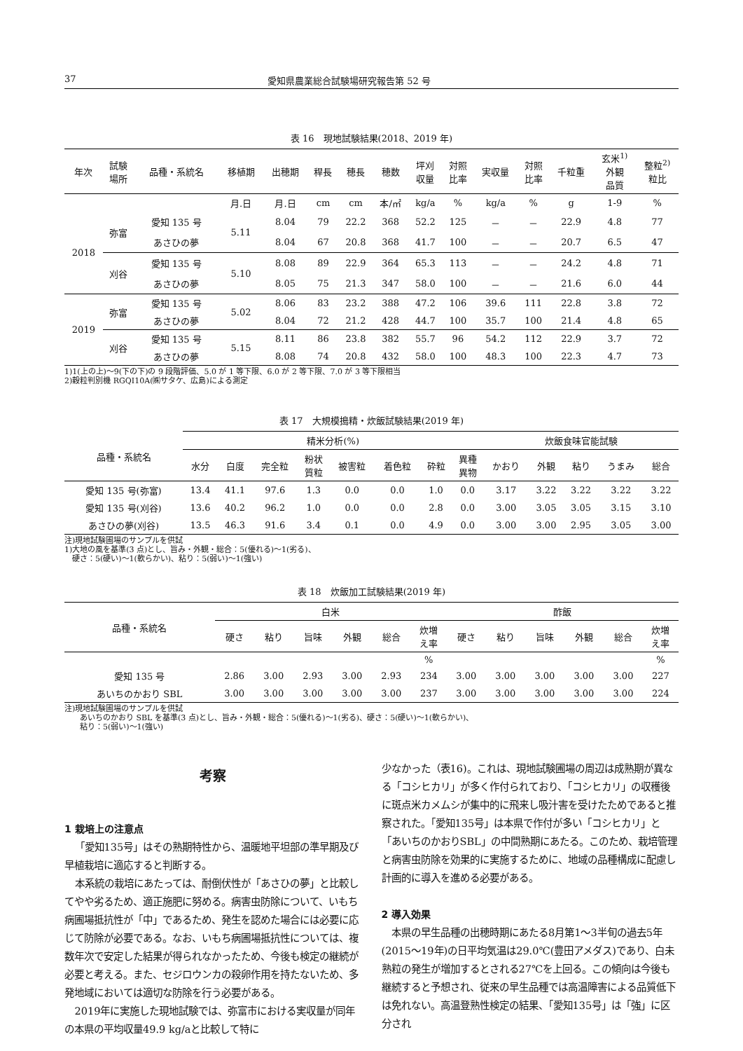37 愛知県農業総合試験場研究報告第 52 号
表 16　現地試験結果(2018、2019 年)
| 年次 | 試験 場所 | 品種・系統名 | 移植期 | 出穂期 | 稈長 | 穂長 | 穂数 | 坪刈 収量 | 対照 比率 | 実収量 | 対照 比率 | 千粒重 | 玄米<sup>1)</sup> 外観 品質 | 整粒<sup>2)</sup> 粒比 |
| --- | --- | --- | --- | --- | --- | --- | --- | --- | --- | --- | --- | --- | --- | --- |
| | | | 月.日 | 月.日 | cm | cm | 本/㎡ | kg/a | % | kg/a | % | g | 1-9 | % |
| 2018 | 弥富 | 愛知 135 号 | 5.11 | 8.04 | 79 | 22.2 | 368 | 52.2 | 125 | － | － | 22.9 | 4.8 | 77 |
| | | あさひの夢 | | 8.04 | 67 | 20.8 | 368 | 41.7 | 100 | － | － | 20.7 | 6.5 | 47 |
| | 刈谷 | 愛知 135 号 | 5.10 | 8.08 | 89 | 22.9 | 364 | 65.3 | 113 | － | － | 24.2 | 4.8 | 71 |
| | | あさひの夢 | | 8.05 | 75 | 21.3 | 347 | 58.0 | 100 | － | － | 21.6 | 6.0 | 44 |
| 2019 | 弥富 | 愛知 135 号 | 5.02 | 8.06 | 83 | 23.2 | 388 | 47.2 | 106 | 39.6 | 111 | 22.8 | 3.8 | 72 |
| | | あさひの夢 | | 8.04 | 72 | 21.2 | 428 | 44.7 | 100 | 35.7 | 100 | 21.4 | 4.8 | 65 |
| | 刈谷 | 愛知 135 号 | 5.15 | 8.11 | 86 | 23.8 | 382 | 55.7 | 96 | 54.2 | 112 | 22.9 | 3.7 | 72 |
| | | あさひの夢 | | 8.08 | 74 | 20.8 | 432 | 58.0 | 100 | 48.3 | 100 | 22.3 | 4.7 | 73 |
1)1(上の上)～9(下の下)の 9 段階評価、5.0 が 1 等下限、6.0 が 2 等下限、7.0 が 3 等下限相当
2)穀粒判別機 RGQI10A(㈱サタケ、広島)による測定
表 17　大規模搗精・炊飯試験結果(2019 年)
| 品種・系統名 | 精米分析(%) | | | | | | | | 炊飯食味官能試験 | | | | |
| --- | --- | --- | --- | --- | --- | --- | --- | --- | --- | --- | --- | --- | --- |
| | 水分 | 白度 | 完全粒 | 粉状 質粒 | 被害粒 | 着色粒 | 砕粒 | 異種 異物 | かおり | 外観 | 粘り | うまみ | 総合 |
| 愛知 135 号(弥富) | 13.4 | 41.1 | 97.6 | 1.3 | 0.0 | 0.0 | 1.0 | 0.0 | 3.17 | 3.22 | 3.22 | 3.22 | 3.22 |
| 愛知 135 号(刈谷) | 13.6 | 40.2 | 96.2 | 1.0 | 0.0 | 0.0 | 2.8 | 0.0 | 3.00 | 3.05 | 3.05 | 3.15 | 3.10 |
| あさひの夢(刈谷) | 13.5 | 46.3 | 91.6 | 3.4 | 0.1 | 0.0 | 4.9 | 0.0 | 3.00 | 3.00 | 2.95 | 3.05 | 3.00 |
注)現地試験圃場のサンプルを供試
1)大地の風を基準(3 点)とし、旨み・外観・総合：5(優れる)～1(劣る)、
　硬さ：5(硬い)～1(軟らかい)、粘り：5(弱い)～1(強い)
表 18　炊飯加工試験結果(2019 年)
| 品種・系統名 | 白米 | | | | | | 酢飯 | | | | | |
| --- | --- | --- | --- | --- | --- | --- | --- | --- | --- | --- | --- | --- |
| | 硬さ | 粘り | 旨味 | 外観 | 総合 | 炊増 え率 | 硬さ | 粘り | 旨味 | 外観 | 総合 | 炊増 え率 |
| | | | | | | % | | | | | | % |
| 愛知 135 号 | 2.86 | 3.00 | 2.93 | 3.00 | 2.93 | 234 | 3.00 | 3.00 | 3.00 | 3.00 | 3.00 | 227 |
| あいちのかおり SBL | 3.00 | 3.00 | 3.00 | 3.00 | 3.00 | 237 | 3.00 | 3.00 | 3.00 | 3.00 | 3.00 | 224 |
注)現地試験圃場のサンプルを供試
　　あいちのかおり SBL を基準(3 点)とし、旨み・外観・総合：5(優れる)～1(劣る)、硬さ：5(硬い)～1(軟らかい)、
　　粘り：5(弱い)～1(強い)
考察
1 栽培上の注意点
「愛知135号」はその熟期特性から、温暖地平坦部の準早期及び早植栽培に適応すると判断する。
本系統の栽培にあたっては、耐倒伏性が「あさひの夢」と比較してやや劣るため、適正施肥に努める。病害虫防除について、いもち病圃場抵抗性が「中」であるため、発生を認めた場合には必要に応じて防除が必要である。なお、いもち病圃場抵抗性については、複数年次で安定した結果が得られなかったため、今後も検定の継続が必要と考える。また、セジロウンカの殺卵作用を持たないため、多発地域においては適切な防除を行う必要がある。
2019年に実施した現地試験では、弥富市における実収量が同年の本県の平均収量49.9 kg/aと比較して特に
少なかった（表16)。これは、現地試験圃場の周辺は成熟期が異なる「コシヒカリ」が多く作付られており、「コシヒカリ」の収穫後に斑点米カメムシが集中的に飛来し吸汁害を受けたためであると推察された。「愛知135号」は本県で作付が多い「コシヒカリ」と「あいちのかおりSBL」の中間熟期にあたる。このため、栽培管理と病害虫防除を効果的に実施するために、地域の品種構成に配慮し計画的に導入を進める必要がある。
2 導入効果
本県の早生品種の出穂時期にあたる8月第1～3半旬の過去5年(2015～19年)の日平均気温は29.0℃(豊田アメダス)であり、白未熟粒の発生が増加するとされる27℃を上回る。この傾向は今後も継続すると予想され、従来の早生品種では高温障害による品質低下は免れない。高温登熟性検定の結果、「愛知135号」は「強」に区分され